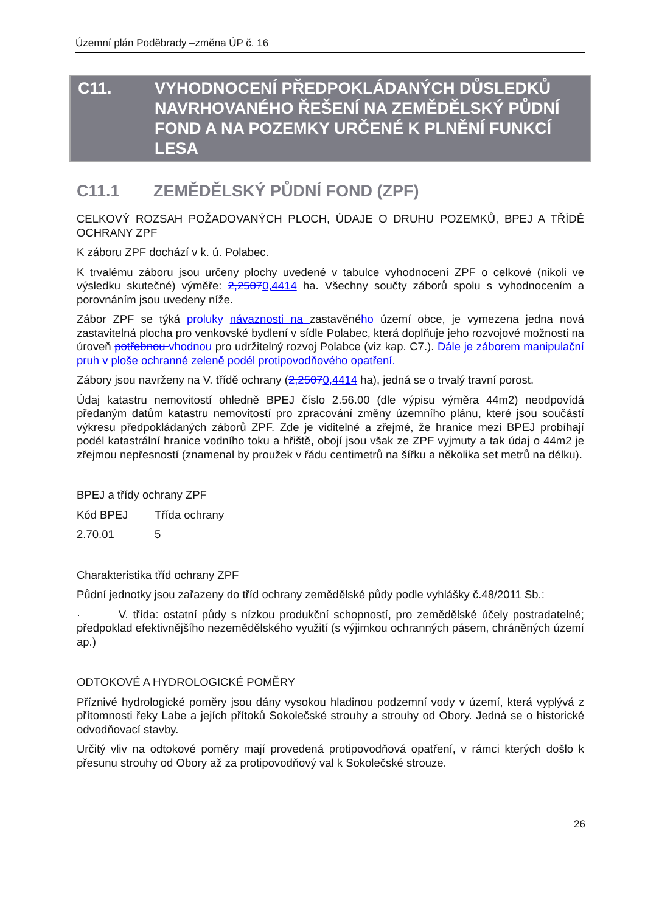Územní plán Poděbrady –změna ÚP č. 16
C11. VYHODNOCENÍ PŘEDPOKLÁDANÝCH DŮSLEDKŮ NAVRHOVANÉHO ŘEŠENÍ NA ZEMĚDĚLSKÝ PŮDNÍ FOND A NA POZEMKY URČENÉ K PLNĚNÍ FUNKCÍ LESA
C11.1 ZEMĚDĚLSKÝ PŮDNÍ FOND (ZPF)
CELKOVÝ ROZSAH POŽADOVANÝCH PLOCH, ÚDAJE O DRUHU POZEMKŮ, BPEJ A TŘÍDĚ OCHRANY ZPF
K záboru ZPF dochází v k. ú. Polabec.
K trvalému záboru jsou určeny plochy uvedené v tabulce vyhodnocení ZPF o celkové (nikoli ve výsledku skutečné) výměře: 2,25070,4414 ha. Všechny součty záborů spolu s vyhodnocením a porovnáním jsou uvedeny níže.
Zábor ZPF se týká proluky návaznosti na zastavěného území obce, je vymezena jedna nová zastavitelná plocha pro venkovské bydlení v sídle Polabec, která doplňuje jeho rozvojové možnosti na úroveň potřebnou vhodnou pro udržitelný rozvoj Polabce (viz kap. C7.). Dále je záborem manipulační pruh v ploše ochranné zeleně podél protipovodňového opatření.
Zábory jsou navrženy na V. třídě ochrany (2,25070,4414 ha), jedná se o trvalý travní porost.
Údaj katastru nemovitostí ohledně BPEJ číslo 2.56.00 (dle výpisu výměra 44m2) neodpovídá předaným datům katastru nemovitostí pro zpracování změny územního plánu, které jsou součástí výkresu předpokládaných záborů ZPF. Zde je viditelné a zřejmé, že hranice mezi BPEJ probíhají podél katastrální hranice vodního toku a hřiště, obojí jsou však ze ZPF vyjmuty a tak údaj o 44m2 je zřejmou nepřesností (znamenal by proužek v řádu centimetrů na šířku a několika set metrů na délku).
BPEJ a třídy ochrany ZPF
| Kód BPEJ | Třída ochrany |
| 2.70.01 | 5 |
Charakteristika tříd ochrany ZPF
Půdní jednotky jsou zařazeny do tříd ochrany zemědělské půdy podle vyhlášky č.48/2011 Sb.:
· V. třída: ostatní půdy s nízkou produkční schopností, pro zemědělské účely postradatelné; předpoklad efektivnějšího nezemědělského využití (s výjimkou ochranných pásem, chráněných území ap.)
ODTOKOVÉ A HYDROLOGICKÉ POMĚRY
Příznivé hydrologické poměry jsou dány vysokou hladinou podzemní vody v území, která vyplývá z přítomnosti řeky Labe a jejích přítoků Sokolečské strouhy a strouhy od Obory. Jedná se o historické odvodňovací stavby.
Určitý vliv na odtokové poměry mají provedená protipovodňová opatření, v rámci kterých došlo k přesunu strouhy od Obory až za protipovodňový val k Sokolečské strouze.
26